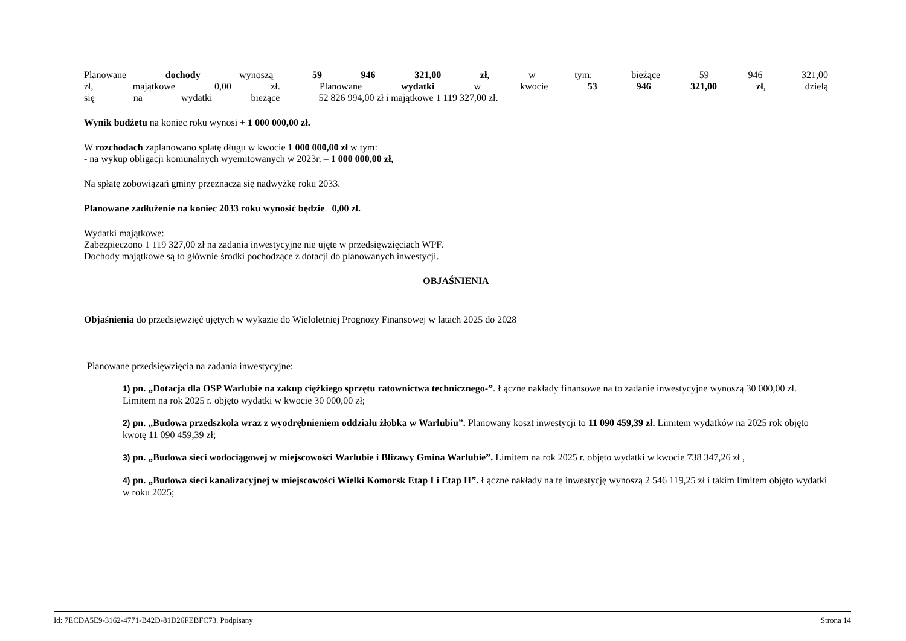Planowane dochody wynoszą 59 946 321,00 zł, w tym: bieżące 59 946 321,00 zł, majątkowe 0,00 zł. Planowane wydatki w kwocie 53 946 321,00 zł, dzielą się na wydatki bieżące 52 826 994,00 zł i majątkowe 1 119 327,00 zł.
Wynik budżetu na koniec roku wynosi + 1 000 000,00 zł.
W rozchodach zaplanowano spłatę długu w kwocie 1 000 000,00 zł w tym:
- na wykup obligacji komunalnych wyemitowanych w 2023r. – 1 000 000,00 zł,
Na spłatę zobowiązań gminy przeznacza się nadwyżkę roku 2033.
Planowane zadłużenie na koniec 2033 roku wynosić będzie 0,00 zł.
Wydatki majątkowe:
Zabezpieczono 1 119 327,00 zł na zadania inwestycyjne nie ujęte w przedsięwzięciach WPF.
Dochody majątkowe są to głównie środki pochodzące z dotacji do planowanych inwestycji.
OBJAŚNIENIA
Objaśnienia do przedsięwzięć ujętych w wykazie do Wieloletniej Prognozy Finansowej w latach 2025 do 2028
Planowane przedsięwzięcia na zadania inwestycyjne:
1) pn. „Dotacja dla OSP Warlubie na zakup ciężkiego sprzętu ratownictwa technicznego-”. Łączne nakłady finansowe na to zadanie inwestycyjne wynoszą 30 000,00 zł. Limitem na rok 2025 r. objęto wydatki w kwocie 30 000,00 zł;
2) pn. „Budowa przedszkola wraz z wyodrębnieniem oddziału żłobka w Warlubiu”. Planowany koszt inwestycji to 11 090 459,39 zł. Limitem wydatków na 2025 rok objęto kwotę 11 090 459,39 zł;
3) pn. „Budowa sieci wodociągowej w miejscowości Warlubie i Blizawy Gmina Warlubie”. Limitem na rok 2025 r. objęto wydatki w kwocie 738 347,26 zł ,
4) pn. „Budowa sieci kanalizacyjnej w miejscowości Wielki Komorsk Etap I i Etap II”. Łączne nakłady na tę inwestycję wynoszą 2 546 119,25 zł i takim limitem objęto wydatki w roku 2025;
Id: 7ECDA5E9-3162-4771-B42D-81D26FEBFC73. Podpisany Strona 14